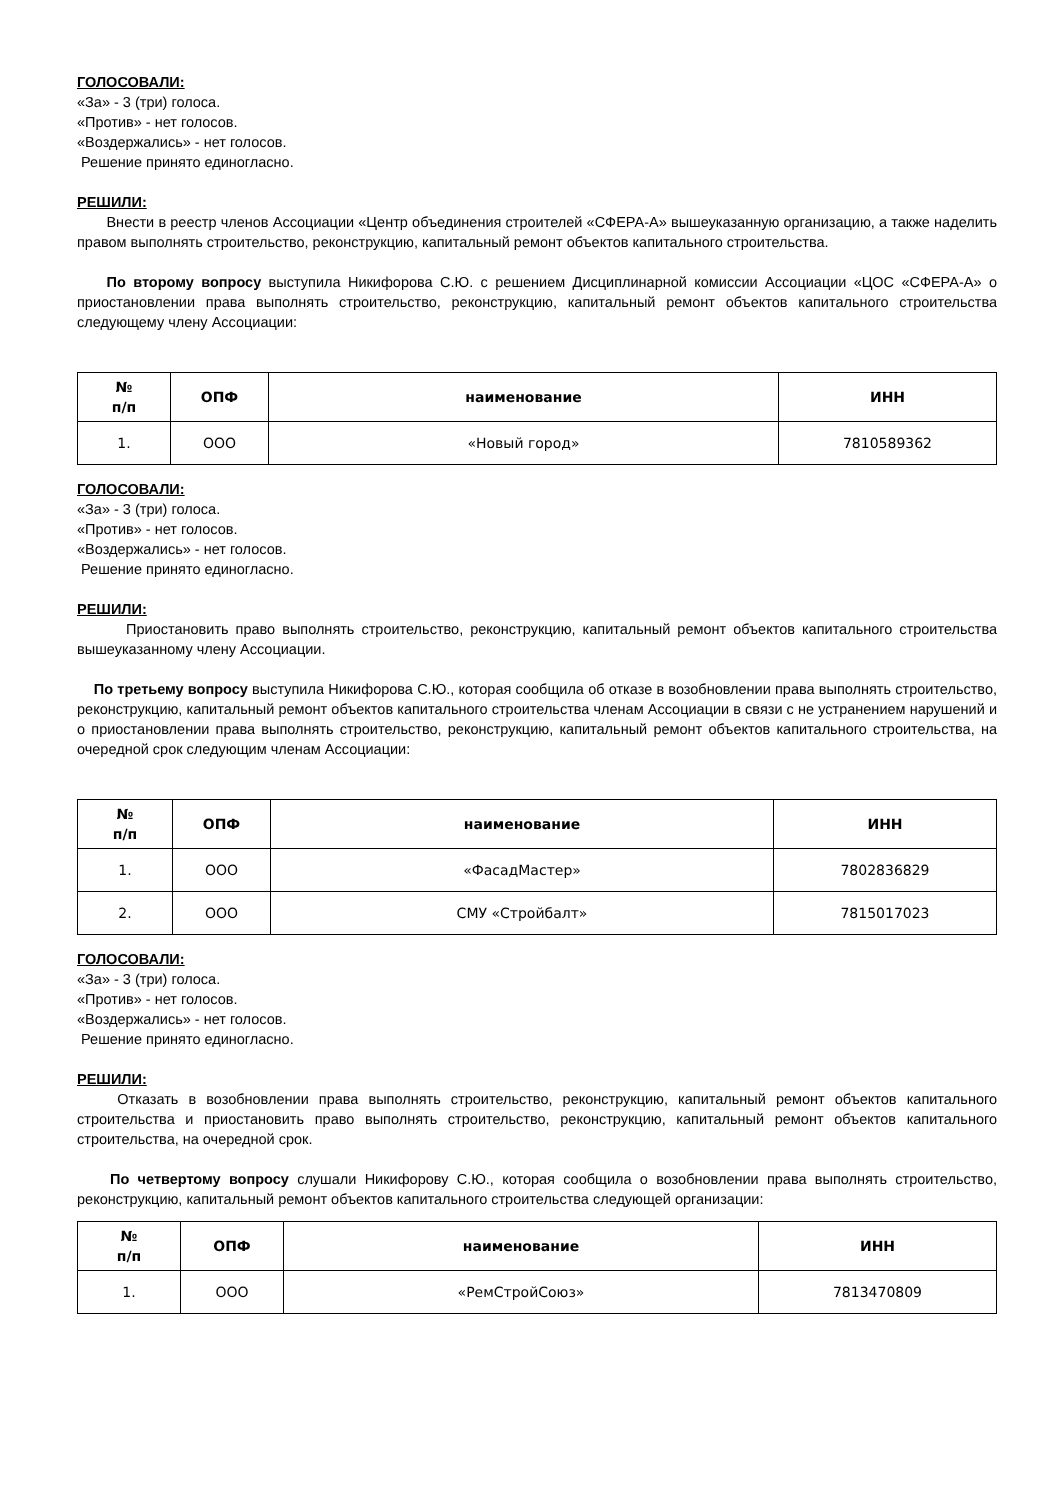ГОЛОСОВАЛИ:
«За» - 3 (три) голоса.
«Против» - нет голосов.
«Воздержались» - нет голосов.
Решение принято единогласно.
РЕШИЛИ:
Внести в реестр членов Ассоциации «Центр объединения строителей «СФЕРА-А» вышеуказанную организацию, а также наделить правом выполнять строительство, реконструкцию, капитальный ремонт объектов капитального строительства.
По второму вопросу выступила Никифорова С.Ю. с решением Дисциплинарной комиссии Ассоциации «ЦОС «СФЕРА-А» о приостановлении права выполнять строительство, реконструкцию, капитальный ремонт объектов капитального строительства следующему члену Ассоциации:
| № п/п | ОПФ | наименование | ИНН |
| --- | --- | --- | --- |
| 1. | ООО | «Новый город» | 7810589362 |
ГОЛОСОВАЛИ:
«За» - 3 (три) голоса.
«Против» - нет голосов.
«Воздержались» - нет голосов.
Решение принято единогласно.
РЕШИЛИ:
Приостановить право выполнять строительство, реконструкцию, капитальный ремонт объектов капитального строительства вышеуказанному члену Ассоциации.
По третьему вопросу выступила Никифорова С.Ю., которая сообщила об отказе в возобновлении права выполнять строительство, реконструкцию, капитальный ремонт объектов капитального строительства членам Ассоциации в связи с не устранением нарушений и о приостановлении права выполнять строительство, реконструкцию, капитальный ремонт объектов капитального строительства, на очередной срок следующим членам Ассоциации:
| № п/п | ОПФ | наименование | ИНН |
| --- | --- | --- | --- |
| 1. | ООО | «ФасадМастер» | 7802836829 |
| 2. | ООО | СМУ «Стройбалт» | 7815017023 |
ГОЛОСОВАЛИ:
«За» - 3 (три) голоса.
«Против» - нет голосов.
«Воздержались» - нет голосов.
Решение принято единогласно.
РЕШИЛИ:
Отказать в возобновлении права выполнять строительство, реконструкцию, капитальный ремонт объектов капитального строительства и приостановить право выполнять строительство, реконструкцию, капитальный ремонт объектов капитального строительства, на очередной срок.
По четвертому вопросу слушали Никифорову С.Ю., которая сообщила о возобновлении права выполнять строительство, реконструкцию, капитальный ремонт объектов капитального строительства следующей организации:
| № п/п | ОПФ | наименование | ИНН |
| --- | --- | --- | --- |
| 1. | ООО | «РемСтройСоюз» | 7813470809 |